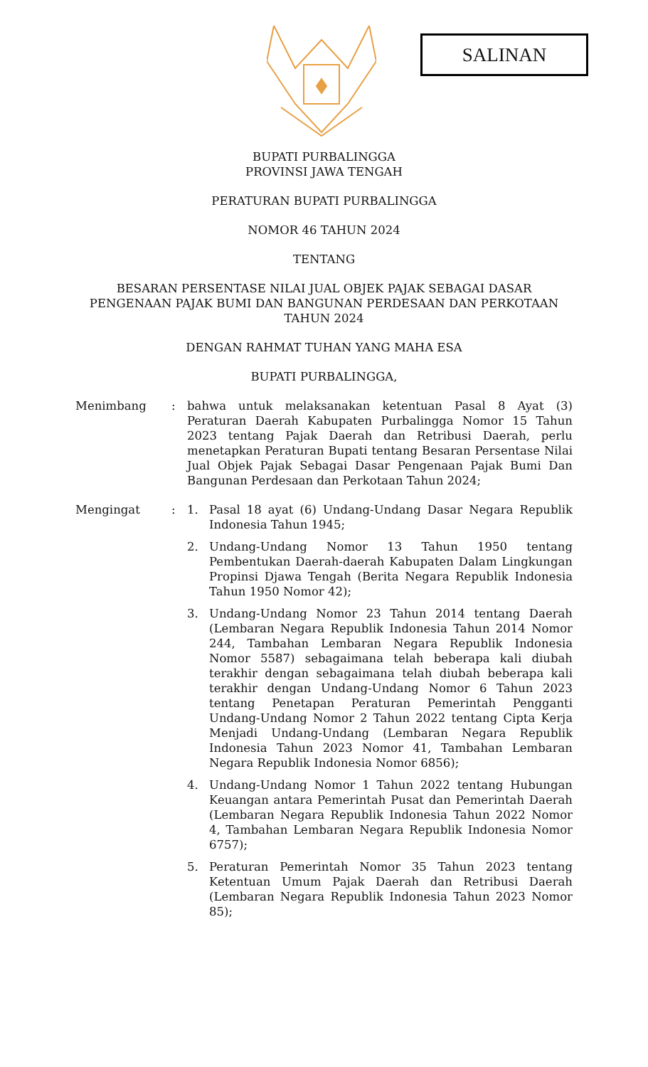SALINAN
BUPATI PURBALINGGA
PROVINSI JAWA TENGAH
PERATURAN BUPATI PURBALINGGA
NOMOR 46 TAHUN 2024
TENTANG
BESARAN PERSENTASE NILAI JUAL OBJEK PAJAK SEBAGAI DASAR
PENGENAAN PAJAK BUMI DAN BANGUNAN PERDESAAN DAN PERKOTAAN
TAHUN 2024
DENGAN RAHMAT TUHAN YANG MAHA ESA
BUPATI PURBALINGGA,
Menimbang : bahwa untuk melaksanakan ketentuan Pasal 8 Ayat (3) Peraturan Daerah Kabupaten Purbalingga Nomor 15 Tahun 2023 tentang Pajak Daerah dan Retribusi Daerah, perlu menetapkan Peraturan Bupati tentang Besaran Persentase Nilai Jual Objek Pajak Sebagai Dasar Pengenaan Pajak Bumi Dan Bangunan Perdesaan dan Perkotaan Tahun 2024;
Mengingat : 1. Pasal 18 ayat (6) Undang-Undang Dasar Negara Republik Indonesia Tahun 1945;
2. Undang-Undang Nomor 13 Tahun 1950 tentang Pembentukan Daerah-daerah Kabupaten Dalam Lingkungan Propinsi Djawa Tengah (Berita Negara Republik Indonesia Tahun 1950 Nomor 42);
3. Undang-Undang Nomor 23 Tahun 2014 tentang Daerah (Lembaran Negara Republik Indonesia Tahun 2014 Nomor 244, Tambahan Lembaran Negara Republik Indonesia Nomor 5587) sebagaimana telah beberapa kali diubah terakhir dengan sebagaimana telah diubah beberapa kali terakhir dengan Undang-Undang Nomor 6 Tahun 2023 tentang Penetapan Peraturan Pemerintah Pengganti Undang-Undang Nomor 2 Tahun 2022 tentang Cipta Kerja Menjadi Undang-Undang (Lembaran Negara Republik Indonesia Tahun 2023 Nomor 41, Tambahan Lembaran Negara Republik Indonesia Nomor 6856);
4. Undang-Undang Nomor 1 Tahun 2022 tentang Hubungan Keuangan antara Pemerintah Pusat dan Pemerintah Daerah (Lembaran Negara Republik Indonesia Tahun 2022 Nomor 4, Tambahan Lembaran Negara Republik Indonesia Nomor 6757);
5. Peraturan Pemerintah Nomor 35 Tahun 2023 tentang Ketentuan Umum Pajak Daerah dan Retribusi Daerah (Lembaran Negara Republik Indonesia Tahun 2023 Nomor 85);